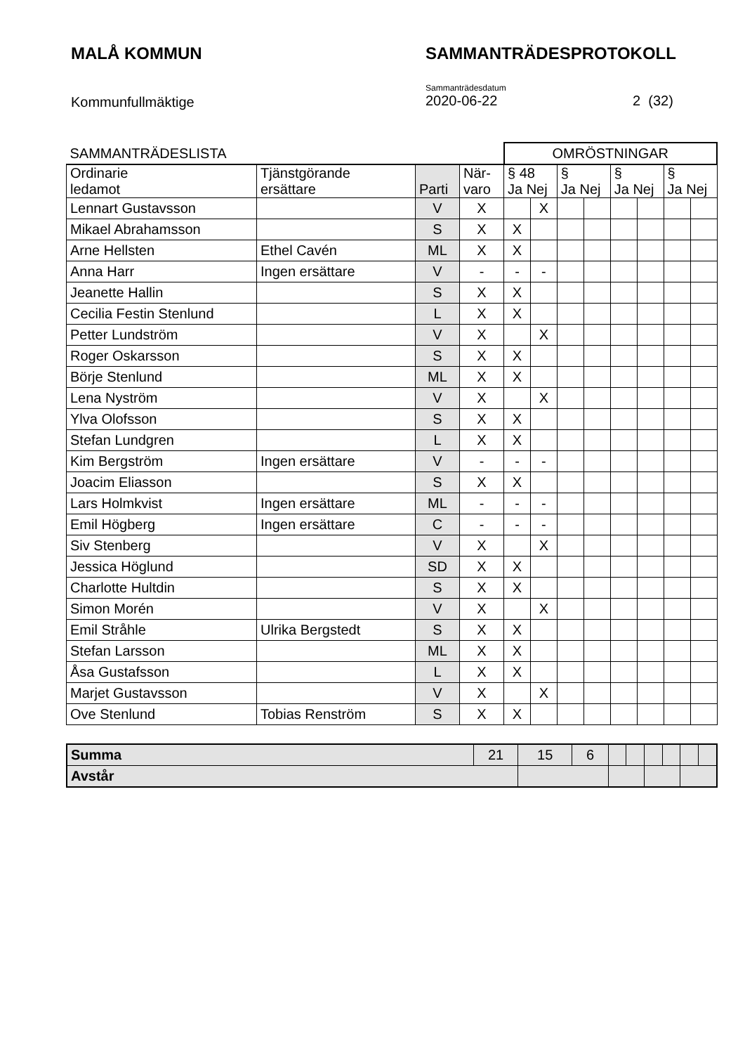MALÅ KOMMUN SAMMANTRÄDESPROTOKOLL
Kommunfullmäktige
Sammanträdesdatum
2020-06-22
2 (32)
| SAMMANTRÄDESLISTA | | | | OMRÖSTNINGAR | | | | | | | |
| Ordinarie ledamot | Tjänstgörande ersättare | Parti | När- varo | § 48 Ja Nej | | § Ja Nej | | § Ja Nej | | § Ja Nej | |
| Lennart Gustavsson | | V | X | | X | | | | | | |
| Mikael Abrahamsson | | S | X | X | | | | | | | |
| Arne Hellsten | Ethel Cavén | ML | X | X | | | | | | | |
| Anna Harr | Ingen ersättare | V | - | - | - | | | | | | |
| Jeanette Hallin | | S | X | X | | | | | | | |
| Cecilia Festin Stenlund | | L | X | X | | | | | | | |
| Petter Lundström | | V | X | | X | | | | | | |
| Roger Oskarsson | | S | X | X | | | | | | | |
| Börje Stenlund | | ML | X | X | | | | | | | |
| Lena Nyström | | V | X | | X | | | | | | |
| Ylva Olofsson | | S | X | X | | | | | | | |
| Stefan Lundgren | | L | X | X | | | | | | | |
| Kim Bergström | Ingen ersättare | V | - | - | - | | | | | | |
| Joacim Eliasson | | S | X | X | | | | | | | |
| Lars Holmkvist | Ingen ersättare | ML | - | - | - | | | | | | |
| Emil Högberg | Ingen ersättare | C | - | - | - | | | | | | |
| Siv Stenberg | | V | X | | X | | | | | | |
| Jessica Höglund | | SD | X | X | | | | | | | |
| Charlotte Hultdin | | S | X | X | | | | | | | |
| Simon Morén | | V | X | | X | | | | | | |
| Emil Stråhle | Ulrika Bergstedt | S | X | X | | | | | | | |
| Stefan Larsson | | ML | X | X | | | | | | | |
| Åsa Gustafsson | | L | X | X | | | | | | | |
| Marjet Gustavsson | | V | X | | X | | | | | | |
| Ove Stenlund | Tobias Renström | S | X | X | | | | | | | |
| Summa | 21 | 15 | 6 | | | | | | |
| Avstår | | | | | | | | | |